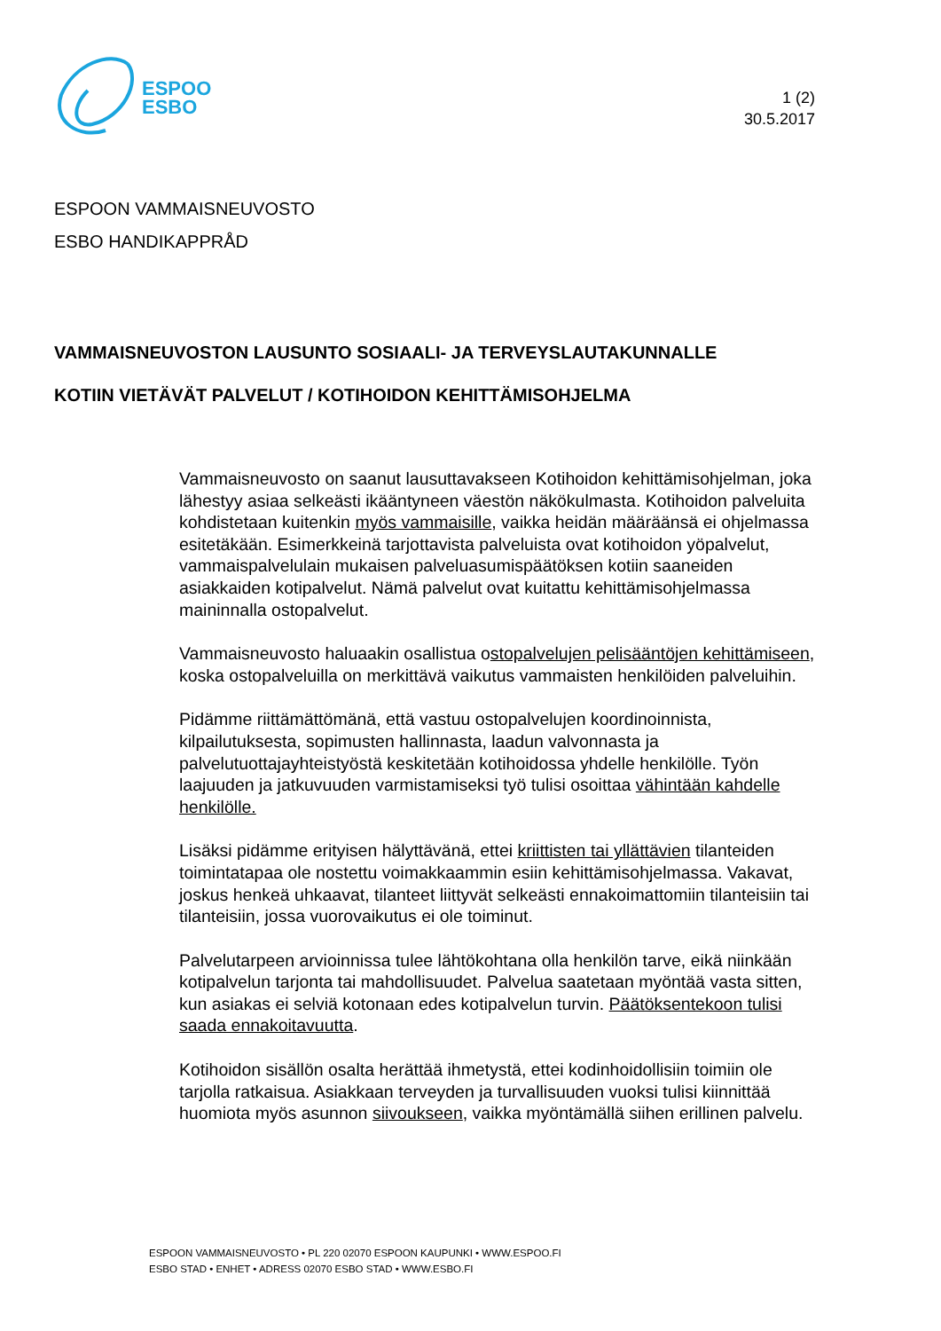ESPOO
ESBO
1 (2)
30.5.2017
ESPOON VAMMAISNEUVOSTO
ESBO HANDIKAPPRÅD
VAMMAISNEUVOSTON LAUSUNTO SOSIAALI- JA TERVEYSLAUTAKUNNALLE
KOTIIN VIETÄVÄT PALVELUT / KOTIHOIDON KEHITTÄMISOHJELMA
Vammaisneuvosto on saanut lausuttavakseen Kotihoidon kehittämisohjelman, joka lähestyy asiaa selkeästi ikääntyneen väestön näkökulmasta. Kotihoidon palveluita kohdistetaan kuitenkin myös vammaisille, vaikka heidän määräänsä ei ohjelmassa esitetäkään. Esimerkkeinä tarjottavista palveluista ovat kotihoidon yöpalvelut, vammaispalvelulain mukaisen palveluasumispäätöksen kotiin saaneiden asiakkaiden kotipalvelut. Nämä palvelut ovat kuitattu kehittämisohjelmassa maininnalla ostopalvelut.
Vammaisneuvosto haluaakin osallistua ostopalvelujen pelisääntöjen kehittämiseen, koska ostopalveluilla on merkittävä vaikutus vammaisten henkilöiden palveluihin.
Pidämme riittämättömänä, että vastuu ostopalvelujen koordinoinnista, kilpailutuksesta, sopimusten hallinnasta, laadun valvonnasta ja palvelutuottajayhteistyöstä keskitetään kotihoidossa yhdelle henkilölle. Työn laajuuden ja jatkuvuuden varmistamiseksi työ tulisi osoittaa vähintään kahdelle henkilölle.
Lisäksi pidämme erityisen hälyttävänä, ettei kriittisten tai yllättävien tilanteiden toimintatapaa ole nostettu voimakkaammin esiin kehittämisohjelmassa. Vakavat, joskus henkeä uhkaavat, tilanteet liittyvät selkeästi ennakoimattomiin tilanteisiin tai tilanteisiin, jossa vuorovaikutus ei ole toiminut.
Palvelutarpeen arvioinnissa tulee lähtökohtana olla henkilön tarve, eikä niinkään kotipalvelun tarjonta tai mahdollisuudet. Palvelua saatetaan myöntää vasta sitten, kun asiakas ei selviä kotonaan edes kotipalvelun turvin. Päätöksentekoon tulisi saada ennakoitavuutta.
Kotihoidon sisällön osalta herättää ihmetystä, ettei kodinhoidollisiin toimiin ole tarjolla ratkaisua. Asiakkaan terveyden ja turvallisuuden vuoksi tulisi kiinnittää huomiota myös asunnon siivoukseen, vaikka myöntämällä siihen erillinen palvelu.
ESPOON VAMMAISNEUVOSTO • PL 220 02070 ESPOON KAUPUNKI • WWW.ESPOO.FI
ESBO STAD • ENHET • ADRESS 02070 ESBO STAD • WWW.ESBO.FI